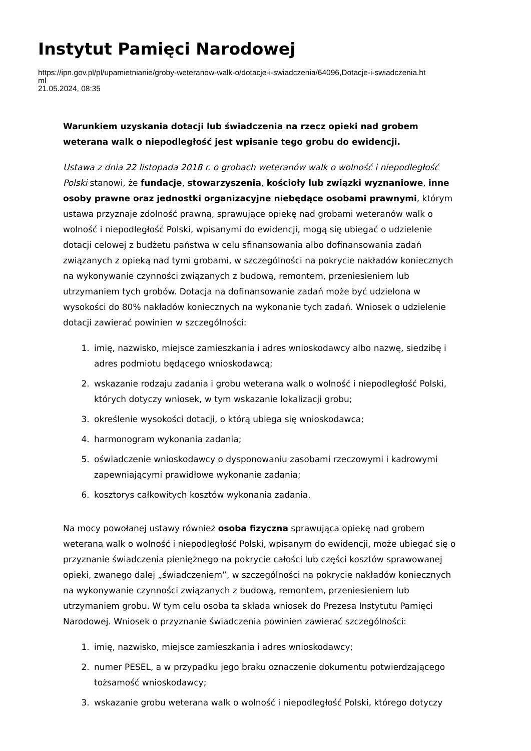Instytut Pamięci Narodowej
https://ipn.gov.pl/pl/upamietnianie/groby-weteranow-walk-o/dotacje-i-swiadczenia/64096,Dotacje-i-swiadczenia.ht
ml
21.05.2024, 08:35
Warunkiem uzyskania dotacji lub świadczenia na rzecz opieki nad grobem weterana walk o niepodległość jest wpisanie tego grobu do ewidencji.
Ustawa z dnia 22 listopada 2018 r. o grobach weteranów walk o wolność i niepodległość Polski stanowi, że fundacje, stowarzyszenia, kościoły lub związki wyznaniowe, inne osoby prawne oraz jednostki organizacyjne niebędące osobami prawnymi, którym ustawa przyznaje zdolność prawną, sprawujące opiekę nad grobami weteranów walk o wolność i niepodległość Polski, wpisanymi do ewidencji, mogą się ubiegać o udzielenie dotacji celowej z budżetu państwa w celu sfinansowania albo dofinansowania zadań związanych z opieką nad tymi grobami, w szczególności na pokrycie nakładów koniecznych na wykonywanie czynności związanych z budową, remontem, przeniesieniem lub utrzymaniem tych grobów. Dotacja na dofinansowanie zadań może być udzielona w wysokości do 80% nakładów koniecznych na wykonanie tych zadań. Wniosek o udzielenie dotacji zawierać powinien w szczególności:
1. imię, nazwisko, miejsce zamieszkania i adres wnioskodawcy albo nazwę, siedzibę i adres podmiotu będącego wnioskodawcą;
2. wskazanie rodzaju zadania i grobu weterana walk o wolność i niepodległość Polski, których dotyczy wniosek, w tym wskazanie lokalizacji grobu;
3. określenie wysokości dotacji, o którą ubiega się wnioskodawca;
4. harmonogram wykonania zadania;
5. oświadczenie wnioskodawcy o dysponowaniu zasobami rzeczowymi i kadrowymi zapewniającymi prawidłowe wykonanie zadania;
6. kosztorys całkowitych kosztów wykonania zadania.
Na mocy powołanej ustawy również osoba fizyczna sprawująca opiekę nad grobem weterana walk o wolność i niepodległość Polski, wpisanym do ewidencji, może ubiegać się o przyznanie świadczenia pieniężnego na pokrycie całości lub części kosztów sprawowanej opieki, zwanego dalej „świadczeniem”, w szczególności na pokrycie nakładów koniecznych na wykonywanie czynności związanych z budową, remontem, przeniesieniem lub utrzymaniem grobu. W tym celu osoba ta składa wniosek do Prezesa Instytutu Pamięci Narodowej. Wniosek o przyznanie świadczenia powinien zawierać szczególności:
1. imię, nazwisko, miejsce zamieszkania i adres wnioskodawcy;
2. numer PESEL, a w przypadku jego braku oznaczenie dokumentu potwierdzającego tożsamość wnioskodawcy;
3. wskazanie grobu weterana walk o wolność i niepodległość Polski, którego dotyczy